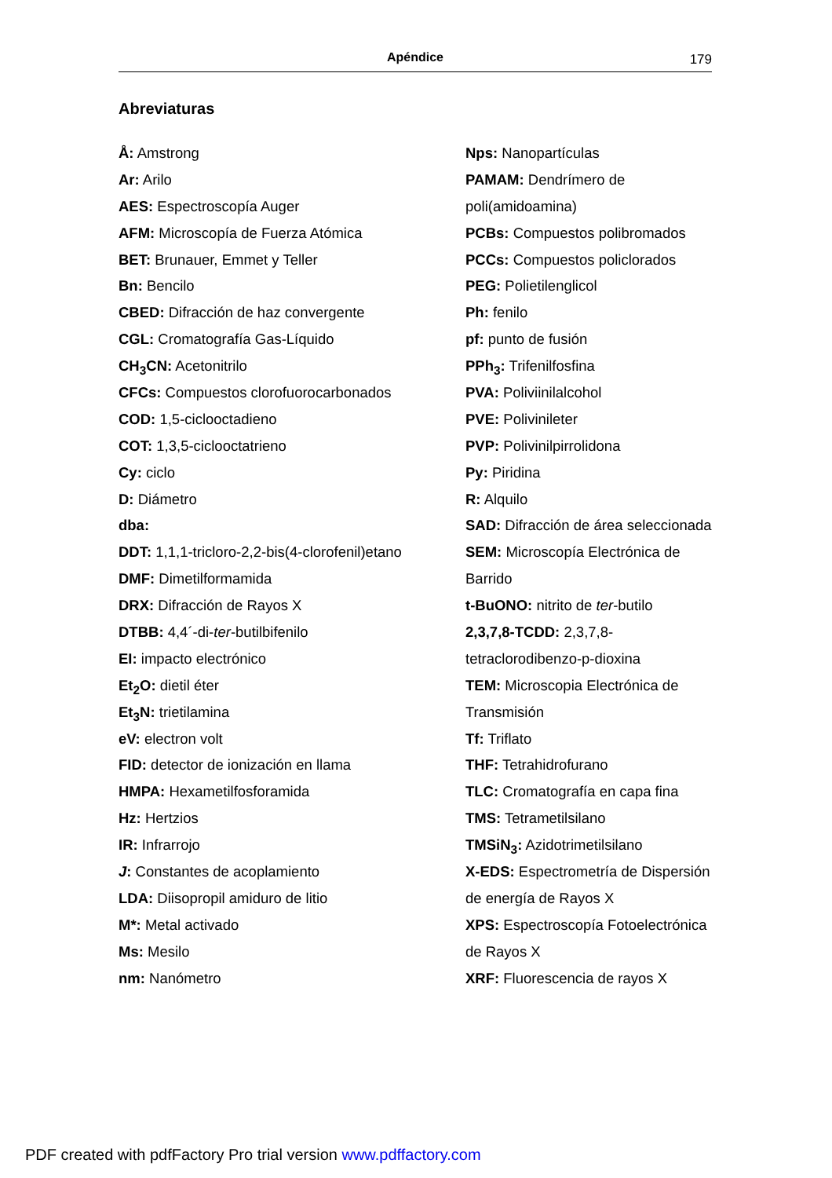Apéndice 179
Abreviaturas
Å: Amstrong
Ar: Arilo
AES: Espectroscopía Auger
AFM: Microscopía de Fuerza Atómica
BET: Brunauer, Emmet y Teller
Bn: Bencilo
CBED: Difracción de haz convergente
CGL: Cromatografía Gas-Líquido
CH<sub>3</sub>CN: Acetonitrilo
CFCs: Compuestos clorofuorocarbonados
COD: 1,5-ciclooctadieno
COT: 1,3,5-ciclooctatrieno
Cy: ciclo
D: Diámetro
dba:
DDT: 1,1,1-tricloro-2,2-bis(4-clorofenil)etano
DMF: Dimetilformamida
DRX: Difracción de Rayos X
DTBB: 4,4´-di-ter-butilbifenilo
EI: impacto electrónico
Et<sub>2</sub>O: dietil éter
Et<sub>3</sub>N: trietilamina
eV: electron volt
FID: detector de ionización en llama
HMPA: Hexametilfosforamida
Hz: Hertzios
IR: Infrarrojo
J: Constantes de acoplamiento
LDA: Diisopropil amiduro de litio
M*: Metal activado
Ms: Mesilo
nm: Nanómetro
Nps: Nanopartículas
PAMAM: Dendrímero de
poli(amidoamina)
PCBs: Compuestos polibromados
PCCs: Compuestos policlorados
PEG: Polietilenglicol
Ph: fenilo
pf: punto de fusión
PPh<sub>3</sub>: Trifenilfosfina
PVA: Poliviinilalcohol
PVE: Polivinileter
PVP: Polivinilpirrolidona
Py: Piridina
R: Alquilo
SAD: Difracción de área seleccionada
SEM: Microscopía Electrónica de
Barrido
t-BuONO: nitrito de ter-butilo
2,3,7,8-TCDD: 2,3,7,8-
tetraclorodibenzo-p-dioxina
TEM: Microscopia Electrónica de
Transmisión
Tf: Triflato
THF: Tetrahidrofurano
TLC: Cromatografía en capa fina
TMS: Tetrametilsilano
TMSiN<sub>3</sub>: Azidotrimetilsilano
X-EDS: Espectrometría de Dispersión
de energía de Rayos X
XPS: Espectroscopía Fotoelectrónica
de Rayos X
XRF: Fluorescencia de rayos X
PDF created with pdfFactory Pro trial version www.pdffactory.com